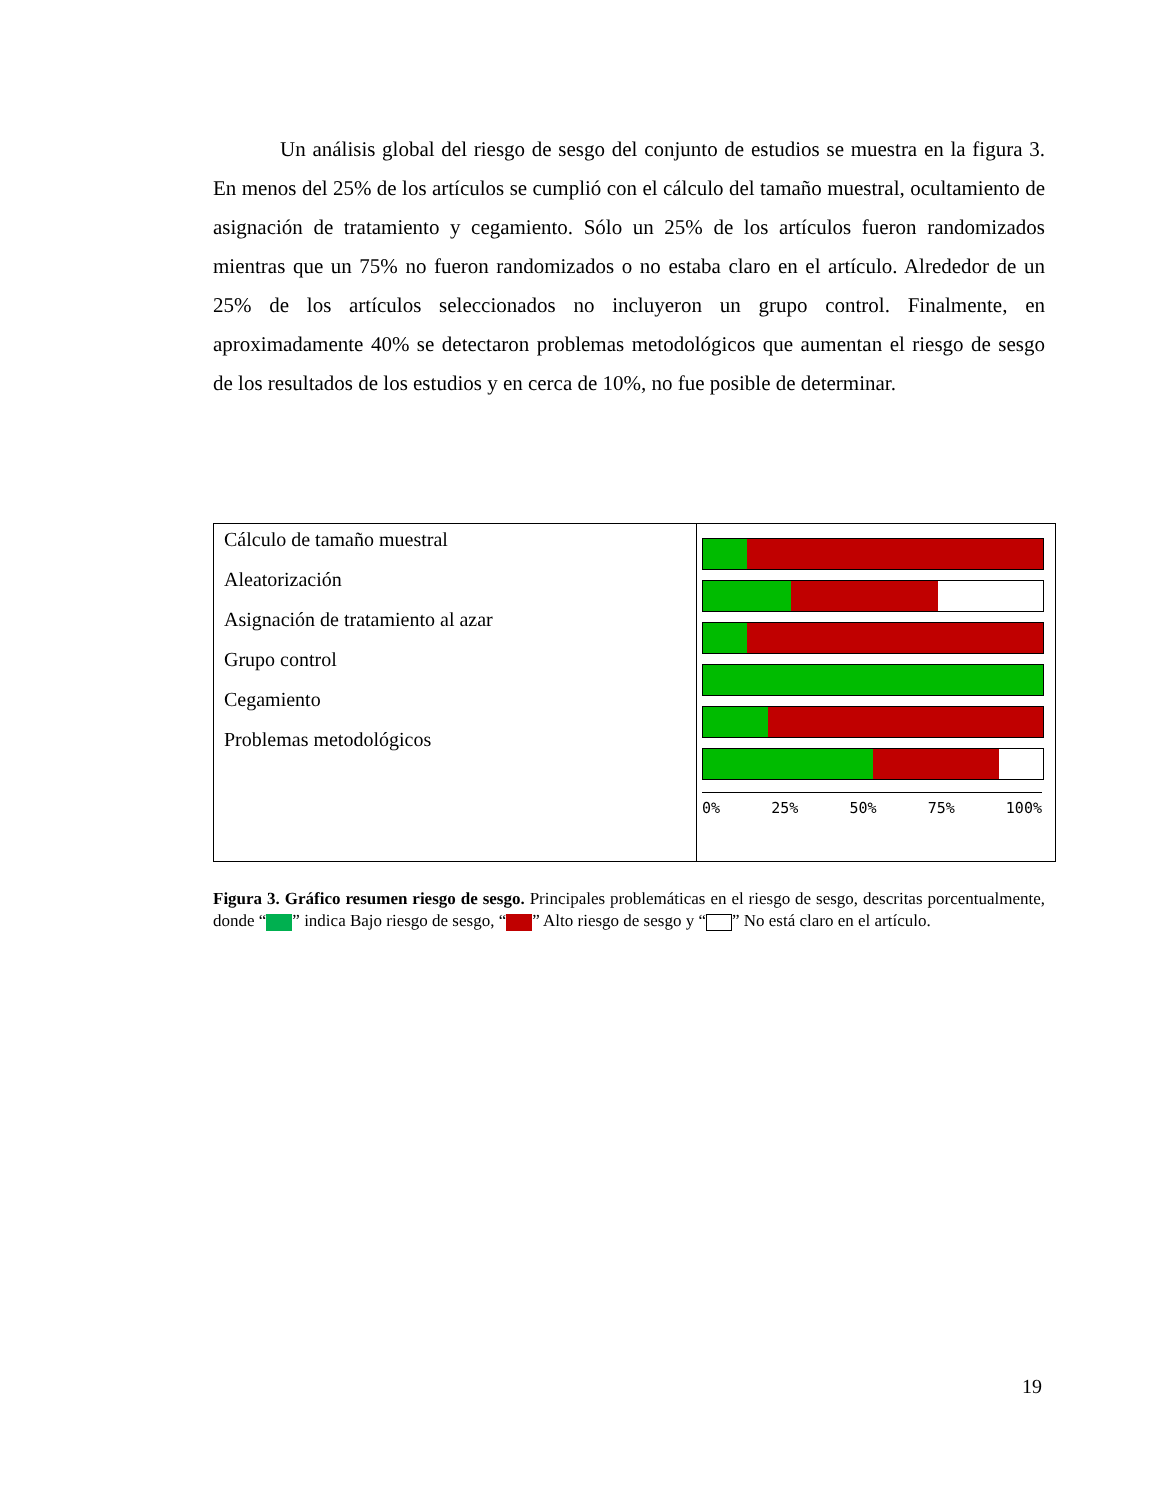Un análisis global del riesgo de sesgo del conjunto de estudios se muestra en la figura 3. En menos del 25% de los artículos se cumplió con el cálculo del tamaño muestral, ocultamiento de asignación de tratamiento y cegamiento. Sólo un 25% de los artículos fueron randomizados mientras que un 75% no fueron randomizados o no estaba claro en el artículo. Alrededor de un 25% de los artículos seleccionados no incluyeron un grupo control. Finalmente, en aproximadamente 40% se detectaron problemas metodológicos que aumentan el riesgo de sesgo de los resultados de los estudios y en cerca de 10%, no fue posible de determinar.
Cálculo de tamaño muestral
Aleatorización
Asignación de tratamiento al azar
Grupo control
Cegamiento
Problemas metodológicos
0% 25% 50% 75% 100%
Figura 3. Gráfico resumen riesgo de sesgo. Principales problemáticas en el riesgo de sesgo, descritas porcentualmente, donde “ ” indica Bajo riesgo de sesgo, “ ” Alto riesgo de sesgo y “ ” No está claro en el artículo.
19